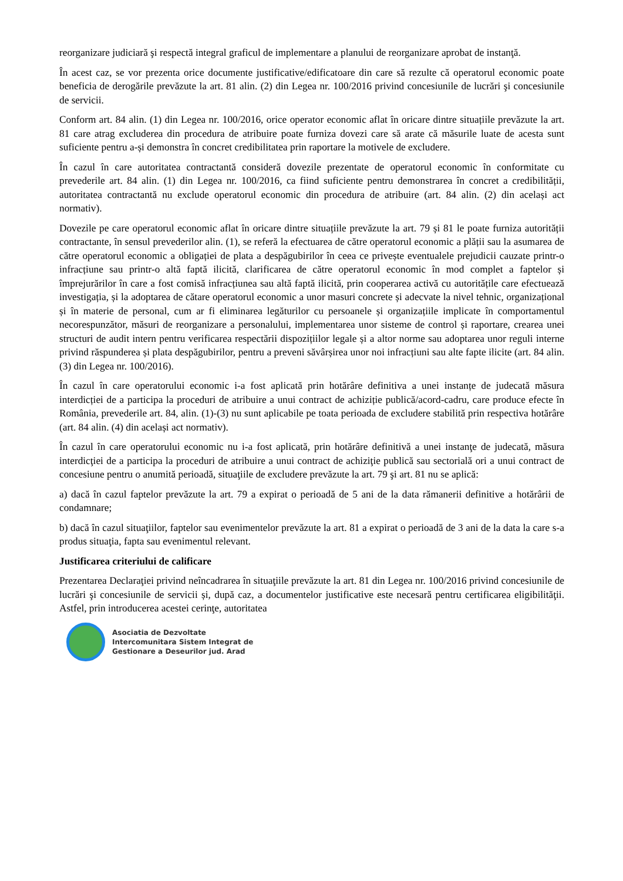reorganizare judiciară şi respectă integral graficul de implementare a planului de reorganizare aprobat de instanţă.
În acest caz, se vor prezenta orice documente justificative/edificatoare din care să rezulte că operatorul economic poate beneficia de derogările prevăzute la art. 81 alin. (2) din Legea nr. 100/2016 privind concesiunile de lucrări şi concesiunile de servicii.
Conform art. 84 alin. (1) din Legea nr. 100/2016, orice operator economic aflat în oricare dintre situațiile prevăzute la art. 81 care atrag excluderea din procedura de atribuire poate furniza dovezi care să arate că măsurile luate de acesta sunt suficiente pentru a-și demonstra în concret credibilitatea prin raportare la motivele de excludere.
În cazul în care autoritatea contractantă consideră dovezile prezentate de operatorul economic în conformitate cu prevederile art. 84 alin. (1) din Legea nr. 100/2016, ca fiind suficiente pentru demonstrarea în concret a credibilității, autoritatea contractantă nu exclude operatorul economic din procedura de atribuire (art. 84 alin. (2) din același act normativ).
Dovezile pe care operatorul economic aflat în oricare dintre situațiile prevăzute la art. 79 și 81 le poate furniza autorității contractante, în sensul prevederilor alin. (1), se referă la efectuarea de către operatorul economic a plății sau la asumarea de către operatorul economic a obligației de plata a despăgubirilor în ceea ce privește eventualele prejudicii cauzate printr-o infracțiune sau printr-o altă faptă ilicită, clarificarea de către operatorul economic în mod complet a faptelor și împrejurărilor în care a fost comisă infracțiunea sau altă faptă ilicită, prin cooperarea activă cu autoritățile care efectuează investigația, și la adoptarea de cătare operatorul economic a unor masuri concrete și adecvate la nivel tehnic, organizațional și în materie de personal, cum ar fi eliminarea legăturilor cu persoanele și organizațiile implicate în comportamentul necorespunzător, măsuri de reorganizare a personalului, implementarea unor sisteme de control și raportare, crearea unei structuri de audit intern pentru verificarea respectării dispozițiilor legale și a altor norme sau adoptarea unor reguli interne privind răspunderea și plata despăgubirilor, pentru a preveni săvârșirea unor noi infracțiuni sau alte fapte ilicite (art. 84 alin. (3) din Legea nr. 100/2016).
În cazul în care operatorului economic i-a fost aplicată prin hotărâre definitiva a unei instanțe de judecată măsura interdicției de a participa la proceduri de atribuire a unui contract de achiziție publică/acord-cadru, care produce efecte în România, prevederile art. 84, alin. (1)-(3) nu sunt aplicabile pe toata perioada de excludere stabilită prin respectiva hotărâre (art. 84 alin. (4) din același act normativ).
În cazul în care operatorului economic nu i-a fost aplicată, prin hotărâre definitivă a unei instanţe de judecată, măsura interdicţiei de a participa la proceduri de atribuire a unui contract de achiziţie publică sau sectorială ori a unui contract de concesiune pentru o anumită perioadă, situaţiile de excludere prevăzute la art. 79 şi art. 81 nu se aplică:
a) dacă în cazul faptelor prevăzute la art. 79 a expirat o perioadă de 5 ani de la data rămanerii definitive a hotărârii de condamnare;
b) dacă în cazul situaţiilor, faptelor sau evenimentelor prevăzute la art. 81 a expirat o perioadă de 3 ani de la data la care s-a produs situaţia, fapta sau evenimentul relevant.
Justificarea criteriului de calificare
Prezentarea Declaraţiei privind neîncadrarea în situaţiile prevăzute la art. 81 din Legea nr. 100/2016 privind concesiunile de lucrări şi concesiunile de servicii și, după caz, a documentelor justificative este necesară pentru certificarea eligibilităţii. Astfel, prin introducerea acestei cerinţe, autoritatea
Asociatia de Dezvoltate
Intercomunitara Sistem Integrat de
Gestionare a Deseurilor jud. Arad